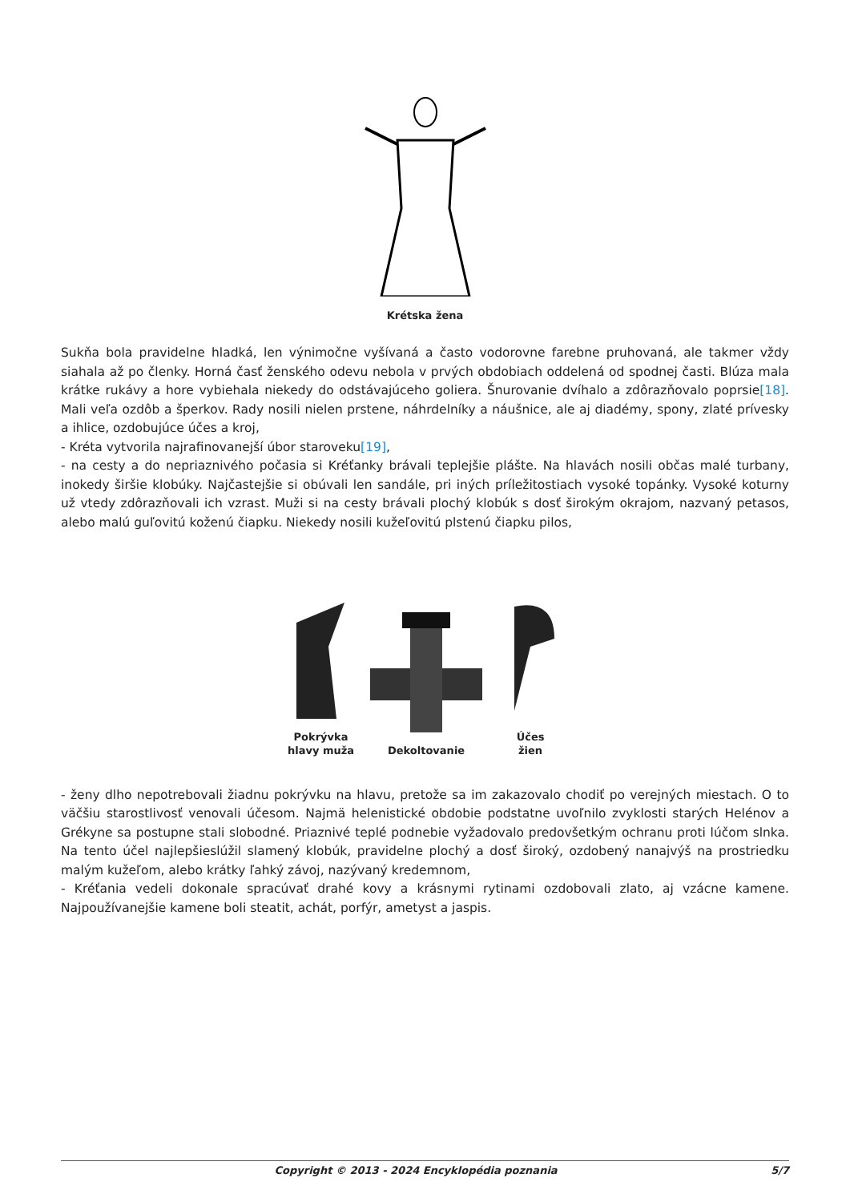Krétska žena
Sukňa bola pravidelne hladká, len výnimočne vyšívaná a často vodorovne farebne pruhovaná, ale takmer vždy siahala až po členky. Horná časť ženského odevu nebola v prvých obdobiach oddelená od spodnej časti. Blúza mala krátke rukávy a hore vybiehala niekedy do odstávajúceho goliera. Šnurovanie dvíhalo a zdôrazňovalo poprsie[18]. Mali veľa ozdôb a šperkov. Rady nosili nielen prstene, náhrdelníky a náušnice, ale aj diadémy, spony, zlaté prívesky a ihlice, ozdobujúce účes a kroj,
- Kréta vytvorila najrafinovanejší úbor staroveku[19],
- na cesty a do nepriaznivého počasia si Kréťanky brávali teplejšie plášte. Na hlavách nosili občas malé turbany, inokedy širšie klobúky. Najčastejšie si obúvali len sandále, pri iných príležitostiach vysoké topánky. Vysoké koturny už vtedy zdôrazňovali ich vzrast. Muži si na cesty brávali plochý klobúk s dosť širokým okrajom, nazvaný petasos, alebo malú guľovitú koženú čiapku. Niekedy nosili kužeľovitú plstenú čiapku pilos,
Pokrývka
hlavy muža
Dekoltovanie
Účes
žien
- ženy dlho nepotrebovali žiadnu pokrývku na hlavu, pretože sa im zakazovalo chodiť po verejných miestach. O to väčšiu starostlivosť venovali účesom. Najmä helenistické obdobie podstatne uvoľnilo zvyklosti starých Helénov a Grékyne sa postupne stali slobodné. Priaznivé teplé podnebie vyžadovalo predovšetkým ochranu proti lúčom slnka. Na tento účel najlepšieslúžil slamený klobúk, pravidelne plochý a dosť široký, ozdobený nanajvýš na prostriedku malým kužeľom, alebo krátky ľahký závoj, nazývaný kredemnom,
- Kréťania vedeli dokonale spracúvať drahé kovy a krásnymi rytinami ozdobovali zlato, aj vzácne kamene. Najpoužívanejšie kamene boli steatit, achát, porfýr, ametyst a jaspis.
Copyright © 2013 - 2024 Encyklopédia poznania 5/7